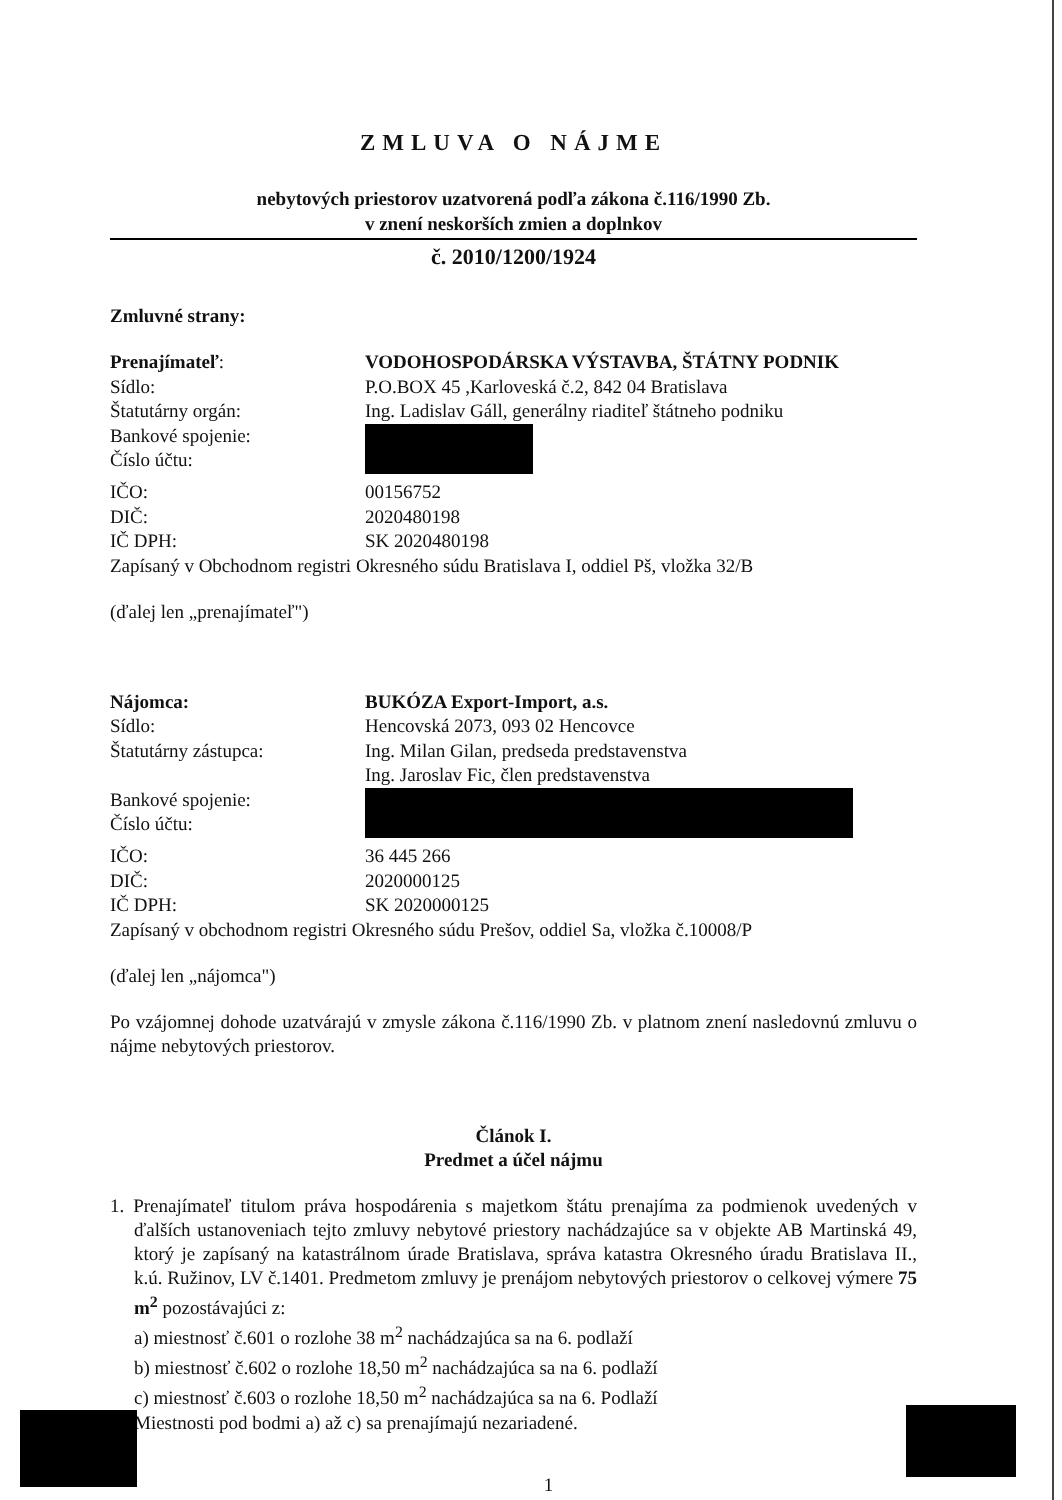ZMLUVA O NÁJME
nebytových priestorov uzatvorená podľa zákona č.116/1990 Zb.
v znení neskorších zmien a doplnkov
č. 2010/1200/1924
Zmluvné strany:
| Prenajímateľ : | VODOHOSPODÁRSKA VÝSTAVBA, ŠTÁTNY PODNIK |
| Sídlo: | P.O.BOX 45 ,Karloveská č.2, 842 04 Bratislava |
| Štatutárny orgán: | Ing. Ladislav Gáll, generálny riaditeľ štátneho podniku |
| Bankové spojenie: Číslo účtu: | |
| IČO: | 00156752 |
| DIČ: | 2020480198 |
| IČ DPH: | SK 2020480198 |
Zapísaný v Obchodnom registri Okresného súdu Bratislava I, oddiel Pš, vložka 32/B
(ďalej len „prenajímateľ")
| Nájomca: | BUKÓZA Export-Import, a.s. |
| Sídlo: | Hencovská 2073, 093 02 Hencovce |
| Štatutárny zástupca: | Ing. Milan Gilan, predseda predstavenstva Ing. Jaroslav Fic, člen predstavenstva |
| Bankové spojenie: Číslo účtu: | |
| IČO: | 36 445 266 |
| DIČ: | 2020000125 |
| IČ DPH: | SK 2020000125 |
Zapísaný v obchodnom registri Okresného súdu Prešov, oddiel Sa, vložka č.10008/P
(ďalej len „nájomca")
Po vzájomnej dohode uzatvárajú v zmysle zákona č.116/1990 Zb. v platnom znení nasledovnú zmluvu o nájme nebytových priestorov.
Článok I.
Predmet a účel nájmu
1. Prenajímateľ titulom práva hospodárenia s majetkom štátu prenajíma za podmienok uvedených v ďalších ustanoveniach tejto zmluvy nebytové priestory nachádzajúce sa v objekte AB Martinská 49, ktorý je zapísaný na katastrálnom úrade Bratislava, správa katastra Okresného úradu Bratislava II., k.ú. Ružinov, LV č.1401. Predmetom zmluvy je prenájom nebytových priestorov o celkovej výmere 75 m<sup>2</sup> pozostávajúci z:
a) miestnosť č.601 o rozlohe 38 m<sup>2</sup> nachádzajúca sa na 6. podlaží
b) miestnosť č.602 o rozlohe 18,50 m<sup>2</sup> nachádzajúca sa na 6. podlaží
c) miestnosť č.603 o rozlohe 18,50 m<sup>2</sup> nachádzajúca sa na 6. Podlaží
Miestnosti pod bodmi a) až c) sa prenajímajú nezariadené.
1